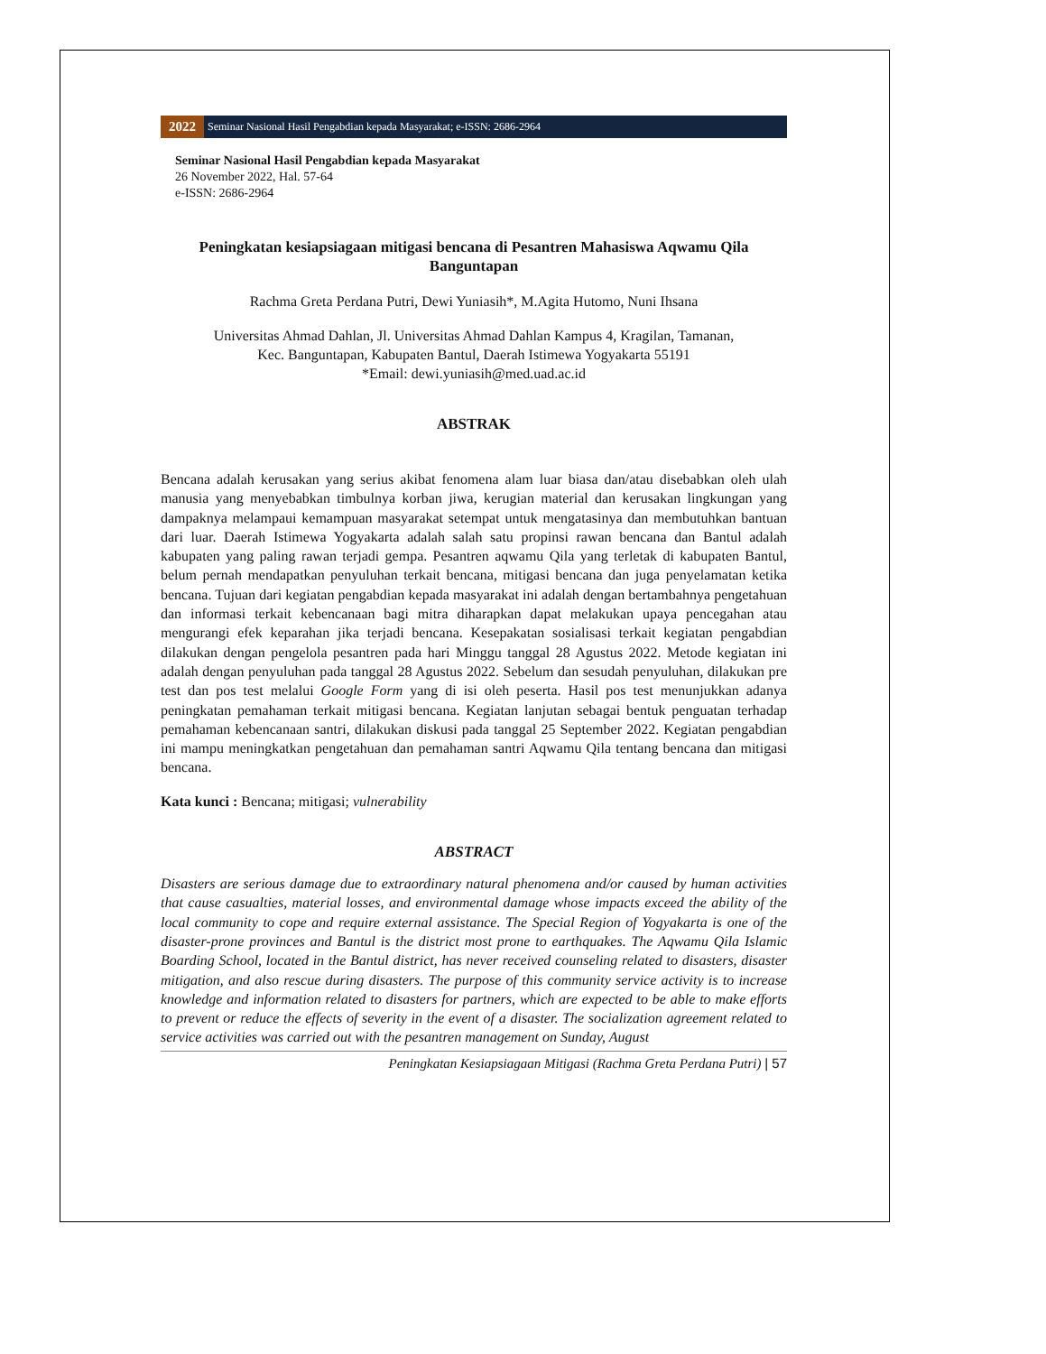2022 Seminar Nasional Hasil Pengabdian kepada Masyarakat; e-ISSN: 2686-2964
Seminar Nasional Hasil Pengabdian kepada Masyarakat
26 November 2022, Hal. 57-64
e-ISSN: 2686-2964
Peningkatan kesiapsiagaan mitigasi bencana di Pesantren Mahasiswa Aqwamu Qila Banguntapan
Rachma Greta Perdana Putri, Dewi Yuniasih*, M.Agita Hutomo, Nuni Ihsana
Universitas Ahmad Dahlan, Jl. Universitas Ahmad Dahlan Kampus 4, Kragilan, Tamanan,
Kec. Banguntapan, Kabupaten Bantul, Daerah Istimewa Yogyakarta 55191
*Email: dewi.yuniasih@med.uad.ac.id
ABSTRAK
Bencana adalah kerusakan yang serius akibat fenomena alam luar biasa dan/atau disebabkan oleh ulah manusia yang menyebabkan timbulnya korban jiwa, kerugian material dan kerusakan lingkungan yang dampaknya melampaui kemampuan masyarakat setempat untuk mengatasinya dan membutuhkan bantuan dari luar. Daerah Istimewa Yogyakarta adalah salah satu propinsi rawan bencana dan Bantul adalah kabupaten yang paling rawan terjadi gempa. Pesantren aqwamu Qila yang terletak di kabupaten Bantul, belum pernah mendapatkan penyuluhan terkait bencana, mitigasi bencana dan juga penyelamatan ketika bencana. Tujuan dari kegiatan pengabdian kepada masyarakat ini adalah dengan bertambahnya pengetahuan dan informasi terkait kebencanaan bagi mitra diharapkan dapat melakukan upaya pencegahan atau mengurangi efek keparahan jika terjadi bencana. Kesepakatan sosialisasi terkait kegiatan pengabdian dilakukan dengan pengelola pesantren pada hari Minggu tanggal 28 Agustus 2022. Metode kegiatan ini adalah dengan penyuluhan pada tanggal 28 Agustus 2022. Sebelum dan sesudah penyuluhan, dilakukan pre test dan pos test melalui Google Form yang di isi oleh peserta. Hasil pos test menunjukkan adanya peningkatan pemahaman terkait mitigasi bencana. Kegiatan lanjutan sebagai bentuk penguatan terhadap pemahaman kebencanaan santri, dilakukan diskusi pada tanggal 25 September 2022. Kegiatan pengabdian ini mampu meningkatkan pengetahuan dan pemahaman santri Aqwamu Qila tentang bencana dan mitigasi bencana.
Kata kunci : Bencana; mitigasi; vulnerability
ABSTRACT
Disasters are serious damage due to extraordinary natural phenomena and/or caused by human activities that cause casualties, material losses, and environmental damage whose impacts exceed the ability of the local community to cope and require external assistance. The Special Region of Yogyakarta is one of the disaster-prone provinces and Bantul is the district most prone to earthquakes. The Aqwamu Qila Islamic Boarding School, located in the Bantul district, has never received counseling related to disasters, disaster mitigation, and also rescue during disasters. The purpose of this community service activity is to increase knowledge and information related to disasters for partners, which are expected to be able to make efforts to prevent or reduce the effects of severity in the event of a disaster. The socialization agreement related to service activities was carried out with the pesantren management on Sunday, August
Peningkatan Kesiapsiagaan Mitigasi (Rachma Greta Perdana Putri) | 57